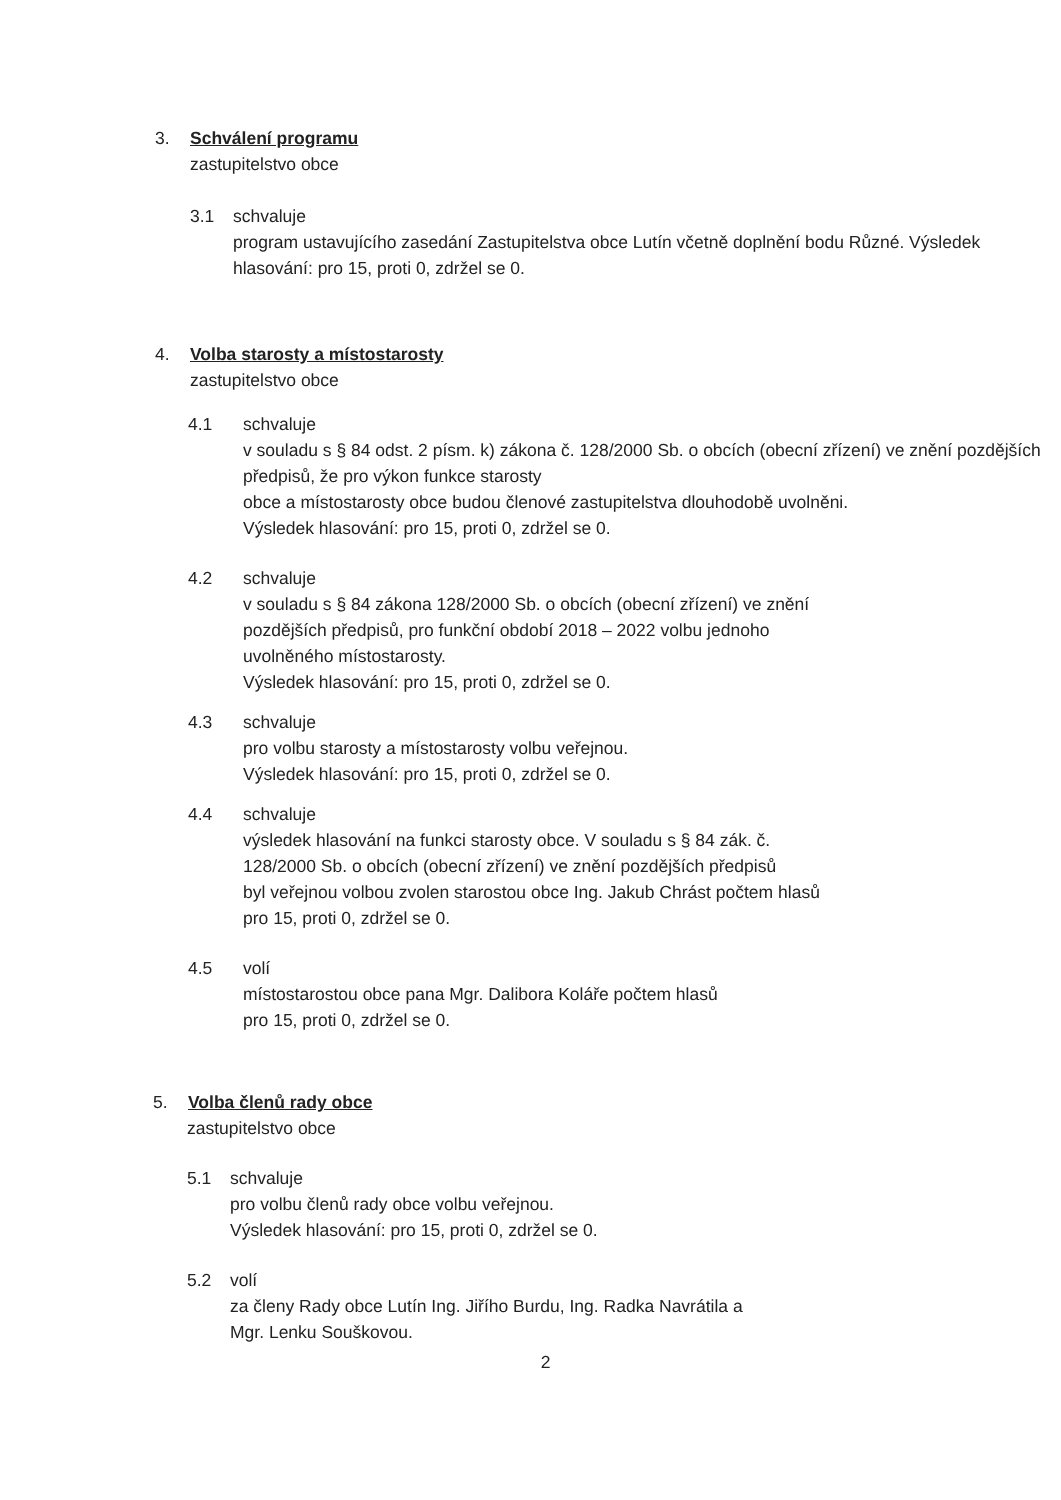3. Schválení programu
zastupitelstvo obce
3.1 schvaluje
program ustavujícího zasedání Zastupitelstva obce Lutín včetně doplnění bodu Různé. Výsledek hlasování: pro 15, proti 0, zdržel se 0.
4. Volba starosty a místostarosty
zastupitelstvo obce
4.1 schvaluje
v souladu s § 84 odst. 2 písm. k) zákona č. 128/2000 Sb. o obcích (obecní zřízení) ve znění pozdějších předpisů, že pro výkon funkce starosty
obce a místostarosty obce budou členové zastupitelstva dlouhodobě uvolněni.
Výsledek hlasování: pro 15, proti 0, zdržel se 0.
4.2 schvaluje
v souladu s § 84 zákona 128/2000 Sb. o obcích (obecní zřízení) ve znění
pozdějších předpisů, pro funkční období 2018 – 2022 volbu jednoho
uvolněného místostarosty.
Výsledek hlasování: pro 15, proti 0, zdržel se 0.
4.3 schvaluje
pro volbu starosty a místostarosty volbu veřejnou.
Výsledek hlasování: pro 15, proti 0, zdržel se 0.
4.4 schvaluje
výsledek hlasování na funkci starosty obce. V souladu s § 84 zák. č.
128/2000 Sb. o obcích (obecní zřízení) ve znění pozdějších předpisů
byl veřejnou volbou zvolen starostou obce Ing. Jakub Chrást počtem hlasů
pro 15, proti 0, zdržel se 0.
4.5 volí
místostarostou obce pana Mgr. Dalibora Koláře počtem hlasů
pro 15, proti 0, zdržel se 0.
5. Volba členů rady obce
zastupitelstvo obce
5.1 schvaluje
pro volbu členů rady obce volbu veřejnou.
Výsledek hlasování: pro 15, proti 0, zdržel se 0.
5.2 volí
za členy Rady obce Lutín Ing. Jiřího Burdu, Ing. Radka Navrátila a
Mgr. Lenku Souškovou.
2